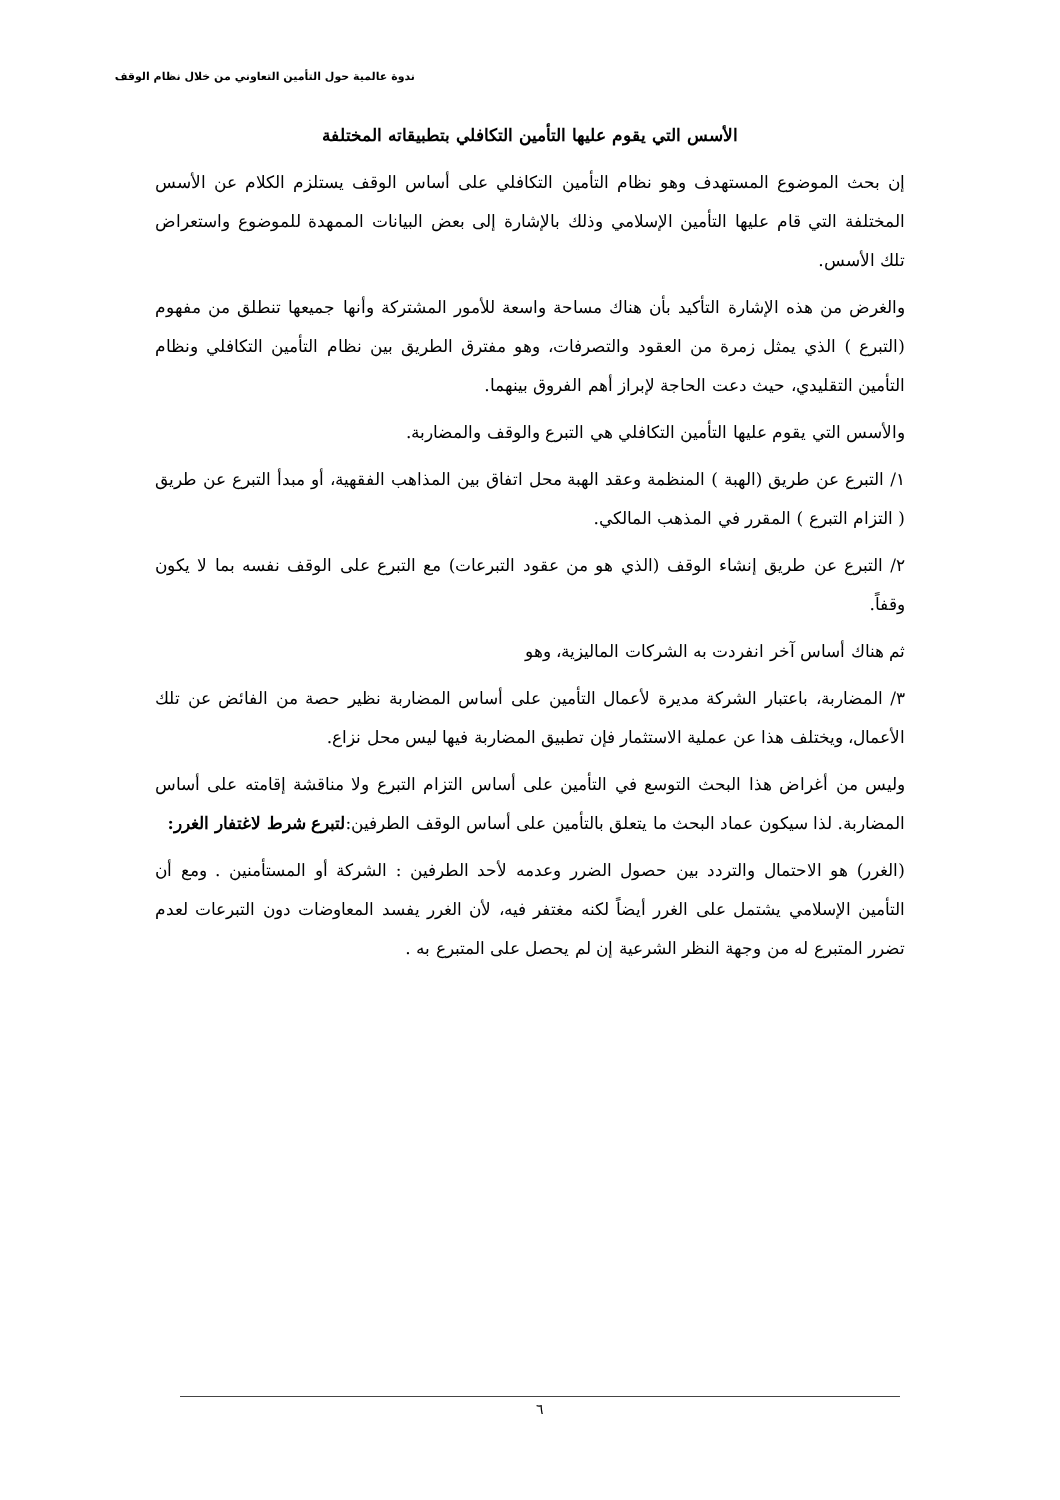ندوة عالمية حول التأمين التعاوني من خلال نظام الوقف
الأسس التي يقوم عليها التأمين التكافلي بتطبيقاته المختلفة
إن بحث الموضوع المستهدف وهو نظام التأمين التكافلي على أساس الوقف يستلزم الكلام عن الأسس المختلفة التي قام عليها التأمين الإسلامي وذلك بالإشارة إلى بعض البيانات الممهدة للموضوع واستعراض تلك الأسس.
والغرض من هذه الإشارة التأكيد بأن هناك مساحة واسعة للأمور المشتركة وأنها جميعها تنطلق من مفهوم (التبرع ) الذي يمثل زمرة من العقود والتصرفات، وهو مفترق الطريق بين نظام التأمين التكافلي ونظام التأمين التقليدي، حيث دعت الحاجة لإبراز أهم الفروق بينهما.
والأسس التي يقوم عليها التأمين التكافلي هي التبرع والوقف والمضاربة.
١/ التبرع عن طريق (الهبة ) المنظمة وعقد الهبة محل اتفاق بين المذاهب الفقهية، أو مبدأ التبرع عن طريق ( التزام التبرع ) المقرر في المذهب المالكي.
٢/ التبرع عن طريق إنشاء الوقف (الذي هو من عقود التبرعات) مع التبرع على الوقف نفسه بما لا يكون وقفاً.
ثم هناك أساس آخر انفردت به الشركات الماليزية، وهو
٣/ المضاربة، باعتبار الشركة مديرة لأعمال التأمين على أساس المضاربة نظير حصة من الفائض عن تلك الأعمال، ويختلف هذا عن عملية الاستثمار فإن تطبيق المضاربة فيها ليس محل نزاع.
وليس من أغراض هذا البحث التوسع في التأمين على أساس التزام التبرع ولا مناقشة إقامته على أساس المضاربة. لذا سيكون عماد البحث ما يتعلق بالتأمين على أساس الوقف الطرفين:لتبرع شرط لاغتفار الغرر:
(الغرر) هو الاحتمال والتردد بين حصول الضرر وعدمه لأحد الطرفين : الشركة أو المستأمنين . ومع أن التأمين الإسلامي يشتمل على الغرر أيضاً لكنه مغتفر فيه، لأن الغرر يفسد المعاوضات دون التبرعات لعدم تضرر المتبرع له من وجهة النظر الشرعية إن لم يحصل على المتبرع به .
٦